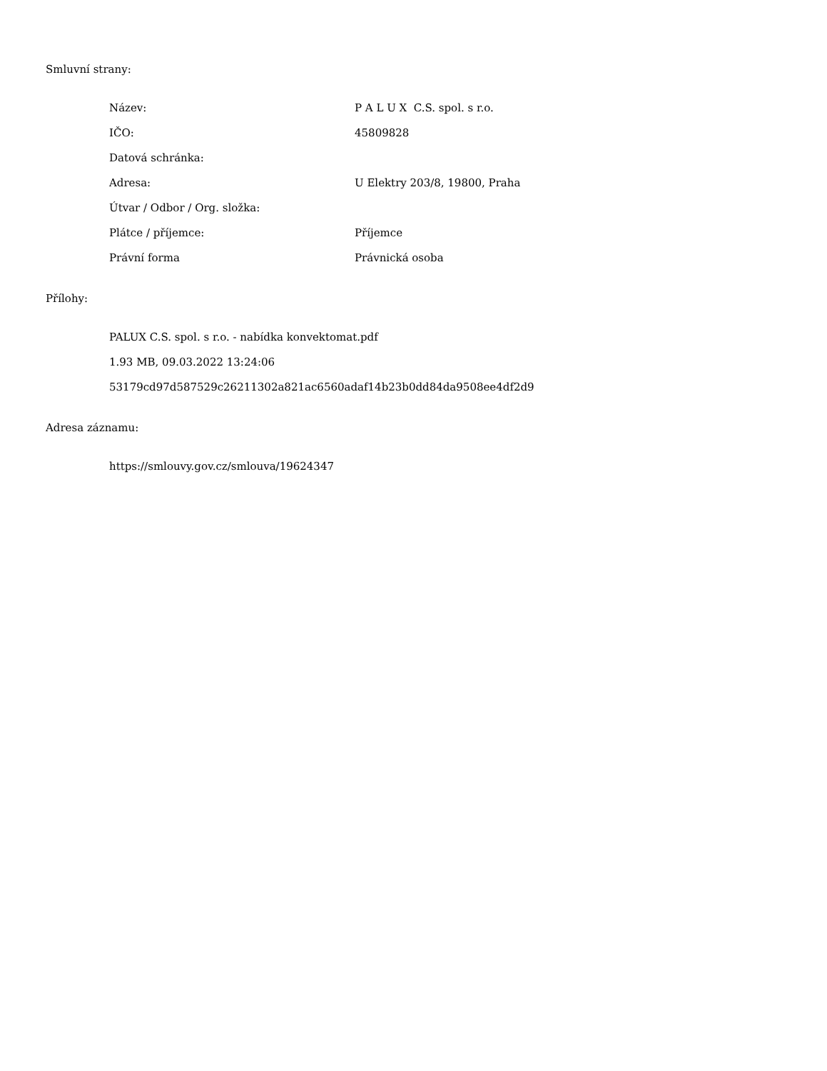Smluvní strany:
| Název: | P A L U X C.S. spol. s r.o. |
| IČO: | 45809828 |
| Datová schránka: | |
| Adresa: | U Elektry 203/8, 19800, Praha |
| Útvar / Odbor / Org. složka: | |
| Plátce / příjemce: | Příjemce |
| Právní forma | Právnická osoba |
Přílohy:
PALUX C.S. spol. s r.o. - nabídka konvektomat.pdf
1.93 MB, 09.03.2022 13:24:06
53179cd97d587529c26211302a821ac6560adaf14b23b0dd84da9508ee4df2d9
Adresa záznamu:
https://smlouvy.gov.cz/smlouva/19624347